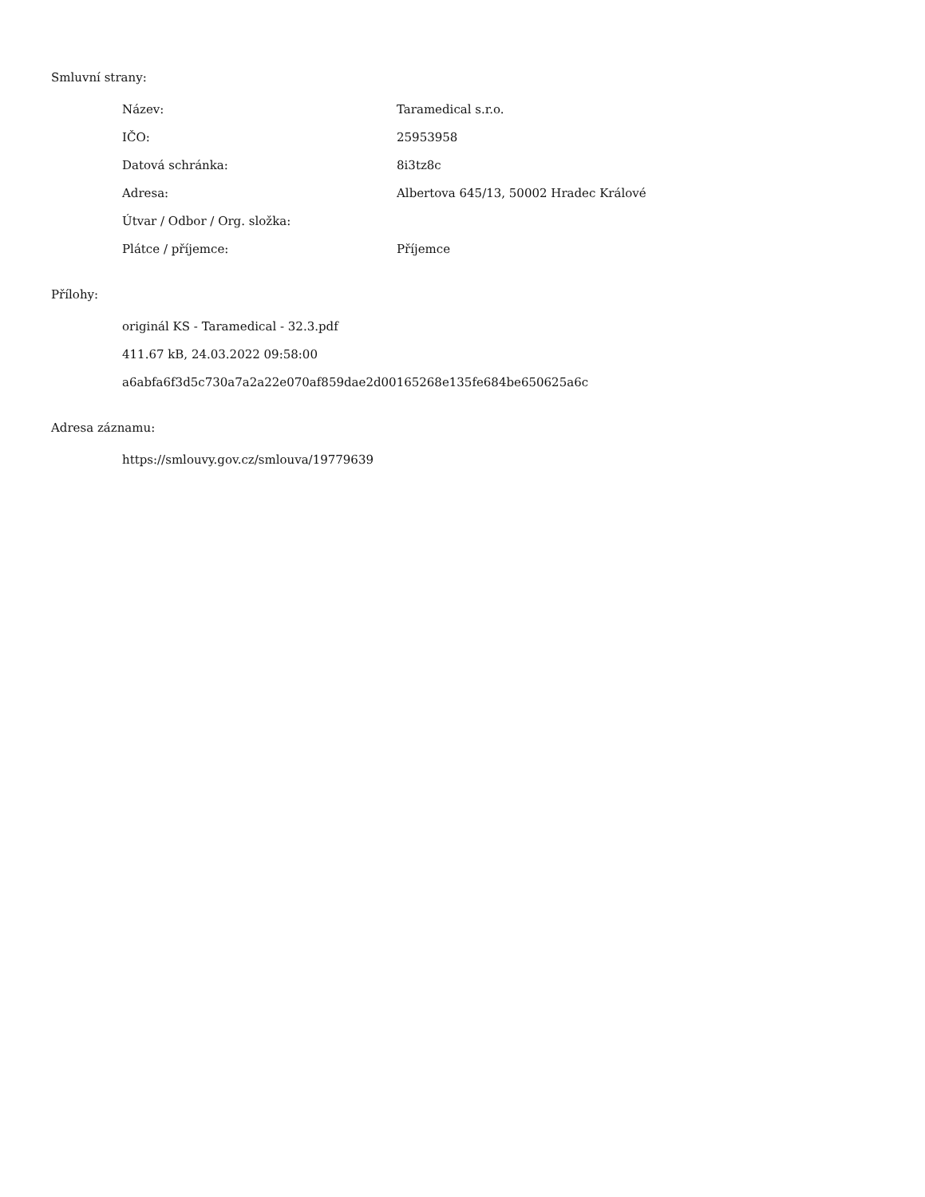Smluvní strany:
| Název: | Taramedical s.r.o. |
| IČO: | 25953958 |
| Datová schránka: | 8i3tz8c |
| Adresa: | Albertova 645/13, 50002 Hradec Králové |
| Útvar / Odbor / Org. složka: | |
| Plátce / příjemce: | Příjemce |
Přílohy:
originál KS - Taramedical - 32.3.pdf
411.67 kB, 24.03.2022 09:58:00
a6abfa6f3d5c730a7a2a22e070af859dae2d00165268e135fe684be650625a6c
Adresa záznamu:
https://smlouvy.gov.cz/smlouva/19779639